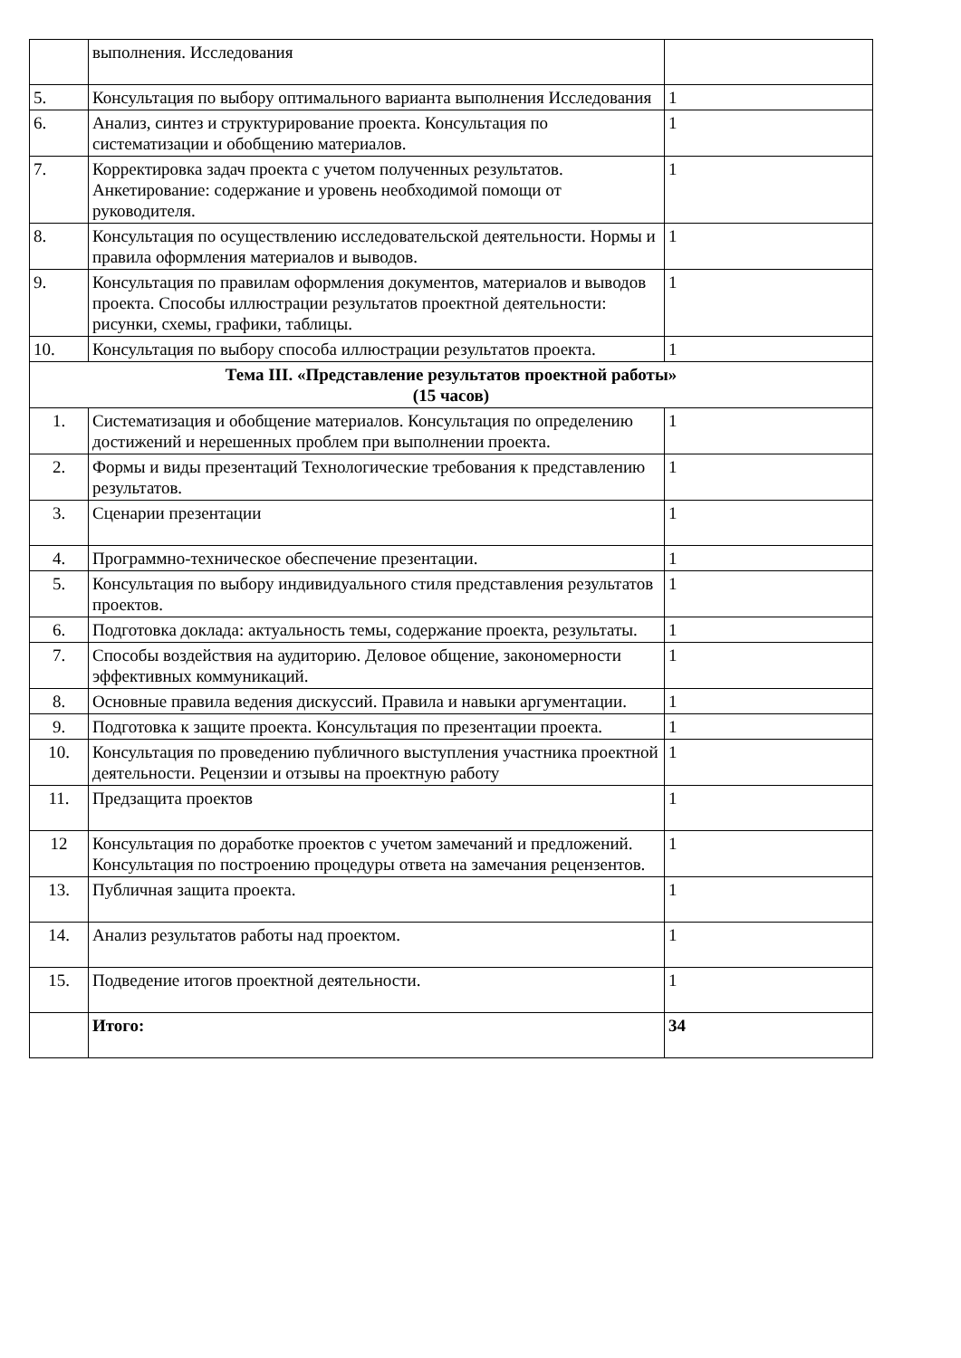| | выполнения. Исследования | |
| 5. | Консультация по выбору оптимального варианта выполнения Исследования | 1 |
| 6. | Анализ, синтез и структурирование проекта. Консультация по систематизации и обобщению материалов. | 1 |
| 7. | Корректировка задач проекта с учетом полученных результатов. Анкетирование: содержание и уровень необходимой помощи от руководителя. | 1 |
| 8. | Консультация по осуществлению исследовательской деятельности. Нормы и правила оформления материалов и выводов. | 1 |
| 9. | Консультация по правилам оформления документов, материалов и выводов проекта. Способы иллюстрации результатов проектной деятельности: рисунки, схемы, графики, таблицы. | 1 |
| 10. | Консультация по выбору способа иллюстрации результатов проекта. | 1 |
| Тема III. «Представление результатов проектной работы» (15 часов) | | |
| 1. | Систематизация и обобщение материалов. Консультация по определению достижений и нерешенных проблем при выполнении проекта. | 1 |
| 2. | Формы и виды презентаций Технологические требования к представлению результатов. | 1 |
| 3. | Сценарии презентации | 1 |
| 4. | Программно-техническое обеспечение презентации. | 1 |
| 5. | Консультация по выбору индивидуального стиля представления результатов проектов. | 1 |
| 6. | Подготовка доклада: актуальность темы, содержание проекта, результаты. | 1 |
| 7. | Способы воздействия на аудиторию. Деловое общение, закономерности эффективных коммуникаций. | 1 |
| 8. | Основные правила ведения дискуссий. Правила и навыки аргументации. | 1 |
| 9. | Подготовка к защите проекта. Консультация по презентации проекта. | 1 |
| 10. | Консультация по проведению публичного выступления участника проектной деятельности. Рецензии и отзывы на проектную работу | 1 |
| 11. | Предзащита проектов | 1 |
| 12 | Консультация по доработке проектов с учетом замечаний и предложений. Консультация по построению процедуры ответа на замечания рецензентов. | 1 |
| 13. | Публичная защита проекта. | 1 |
| 14. | Анализ результатов работы над проектом. | 1 |
| 15. | Подведение итогов проектной деятельности. | 1 |
| | Итого: | 34 |